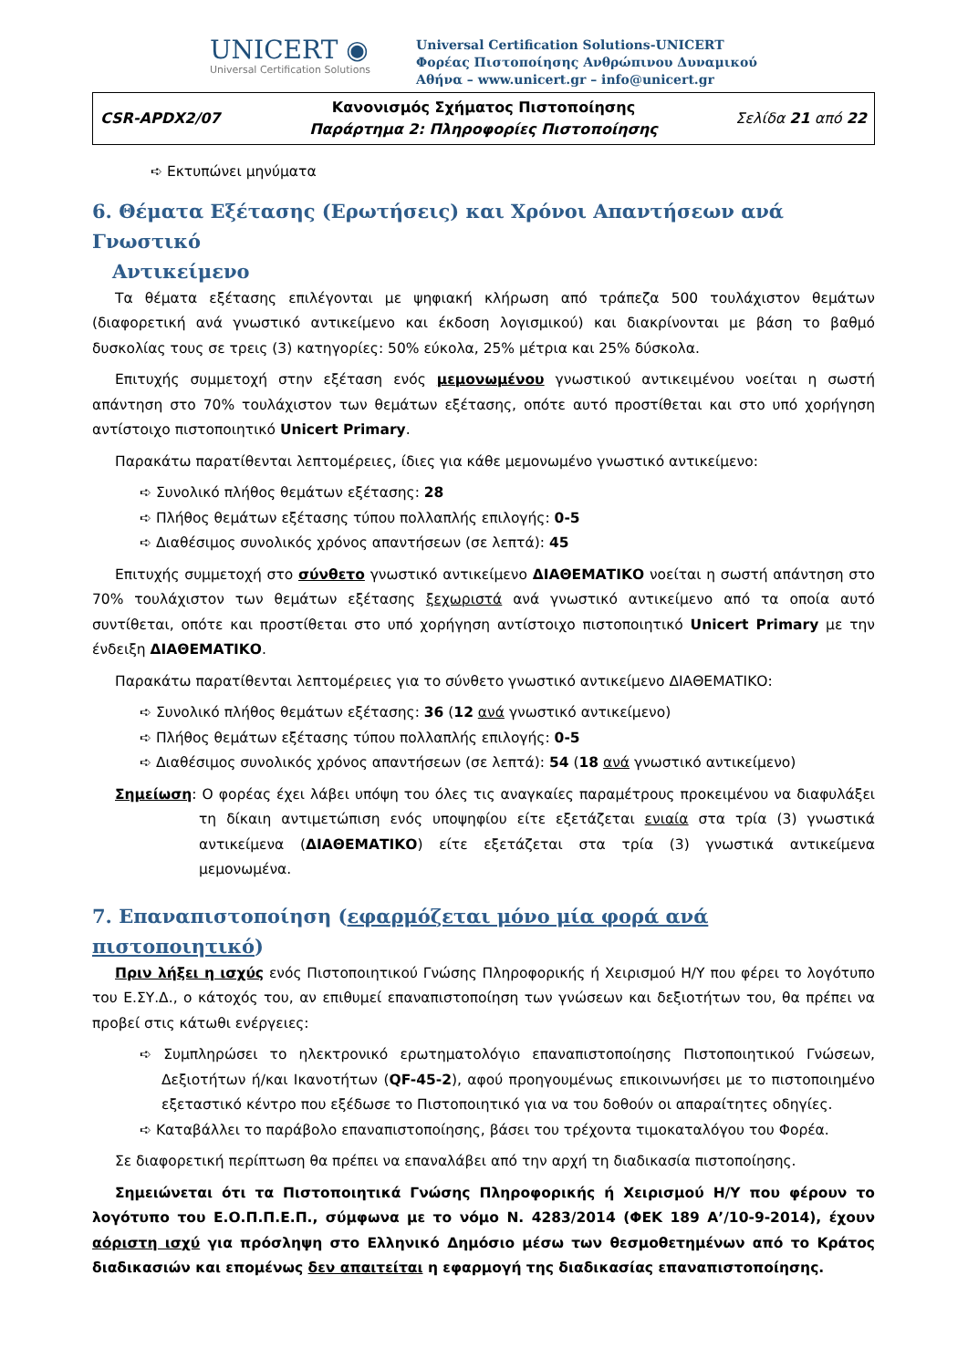UNICERT ◉
Universal Certification Solutions
Universal Certification Solutions-UNICERT
Φορέας Πιστοποίησης Ανθρώπινου Δυναμικού
Αθήνα – www.unicert.gr – info@unicert.gr
| CSR-APDX2/07 | Κανονισμός Σχήματος Πιστοποίησης Παράρτημα 2: Πληροφορίες Πιστοποίησης | Σελίδα 21 από 22 |
➪ Εκτυπώνει μηνύματα
6. Θέματα Εξέτασης (Ερωτήσεις) και Χρόνοι Απαντήσεων ανά Γνωστικό
Αντικείμενο
Τα θέματα εξέτασης επιλέγονται με ψηφιακή κλήρωση από τράπεζα 500 τουλάχιστον θεμάτων (διαφορετική ανά γνωστικό αντικείμενο και έκδοση λογισμικού) και διακρίνονται με βάση το βαθμό δυσκολίας τους σε τρεις (3) κατηγορίες: 50% εύκολα, 25% μέτρια και 25% δύσκολα.
Επιτυχής συμμετοχή στην εξέταση ενός μεμονωμένου γνωστικού αντικειμένου νοείται η σωστή απάντηση στο 70% τουλάχιστον των θεμάτων εξέτασης, οπότε αυτό προστίθεται και στο υπό χορήγηση αντίστοιχο πιστοποιητικό Unicert Primary.
Παρακάτω παρατίθενται λεπτομέρειες, ίδιες για κάθε μεμονωμένο γνωστικό αντικείμενο:
➪ Συνολικό πλήθος θεμάτων εξέτασης: 28
➪ Πλήθος θεμάτων εξέτασης τύπου πολλαπλής επιλογής: 0-5
➪ Διαθέσιμος συνολικός χρόνος απαντήσεων (σε λεπτά): 45
Επιτυχής συμμετοχή στο σύνθετο γνωστικό αντικείμενο ΔΙΑΘΕΜΑΤΙΚΟ νοείται η σωστή απάντηση στο 70% τουλάχιστον των θεμάτων εξέτασης ξεχωριστά ανά γνωστικό αντικείμενο από τα οποία αυτό συντίθεται, οπότε και προστίθεται στο υπό χορήγηση αντίστοιχο πιστοποιητικό Unicert Primary με την ένδειξη ΔΙΑΘΕΜΑΤΙΚΟ.
Παρακάτω παρατίθενται λεπτομέρειες για το σύνθετο γνωστικό αντικείμενο ΔΙΑΘΕΜΑΤΙΚΟ:
➪ Συνολικό πλήθος θεμάτων εξέτασης: 36 (12 ανά γνωστικό αντικείμενο)
➪ Πλήθος θεμάτων εξέτασης τύπου πολλαπλής επιλογής: 0-5
➪ Διαθέσιμος συνολικός χρόνος απαντήσεων (σε λεπτά): 54 (18 ανά γνωστικό αντικείμενο)
Σημείωση: Ο φορέας έχει λάβει υπόψη του όλες τις αναγκαίες παραμέτρους προκειμένου να διαφυλάξει τη δίκαιη αντιμετώπιση ενός υποψηφίου είτε εξετάζεται ενιαία στα τρία (3) γνωστικά αντικείμενα (ΔΙΑΘΕΜΑΤΙΚΟ) είτε εξετάζεται στα τρία (3) γνωστικά αντικείμενα μεμονωμένα.
7. Επαναπιστοποίηση (εφαρμόζεται μόνο μία φορά ανά πιστοποιητικό)
Πριν λήξει η ισχύς ενός Πιστοποιητικού Γνώσης Πληροφορικής ή Χειρισμού Η/Υ που φέρει το λογότυπο του Ε.ΣΥ.Δ., ο κάτοχός του, αν επιθυμεί επαναπιστοποίηση των γνώσεων και δεξιοτήτων του, θα πρέπει να προβεί στις κάτωθι ενέργειες:
➪ Συμπληρώσει το ηλεκτρονικό ερωτηματολόγιο επαναπιστοποίησης Πιστοποιητικού Γνώσεων, Δεξιοτήτων ή/και Ικανοτήτων (QF-45-2), αφού προηγουμένως επικοινωνήσει με το πιστοποιημένο εξεταστικό κέντρο που εξέδωσε το Πιστοποιητικό για να του δοθούν οι απαραίτητες οδηγίες.
➪ Καταβάλλει το παράβολο επαναπιστοποίησης, βάσει του τρέχοντα τιμοκαταλόγου του Φορέα.
Σε διαφορετική περίπτωση θα πρέπει να επαναλάβει από την αρχή τη διαδικασία πιστοποίησης.
Σημειώνεται ότι τα Πιστοποιητικά Γνώσης Πληροφορικής ή Χειρισμού Η/Υ που φέρουν το λογότυπο του Ε.Ο.Π.Π.Ε.Π., σύμφωνα με το νόμο Ν. 4283/2014 (ΦΕΚ 189 Α’/10-9-2014), έχουν αόριστη ισχύ για πρόσληψη στο Ελληνικό Δημόσιο μέσω των θεσμοθετημένων από το Κράτος διαδικασιών και επομένως δεν απαιτείται η εφαρμογή της διαδικασίας επαναπιστοποίησης.